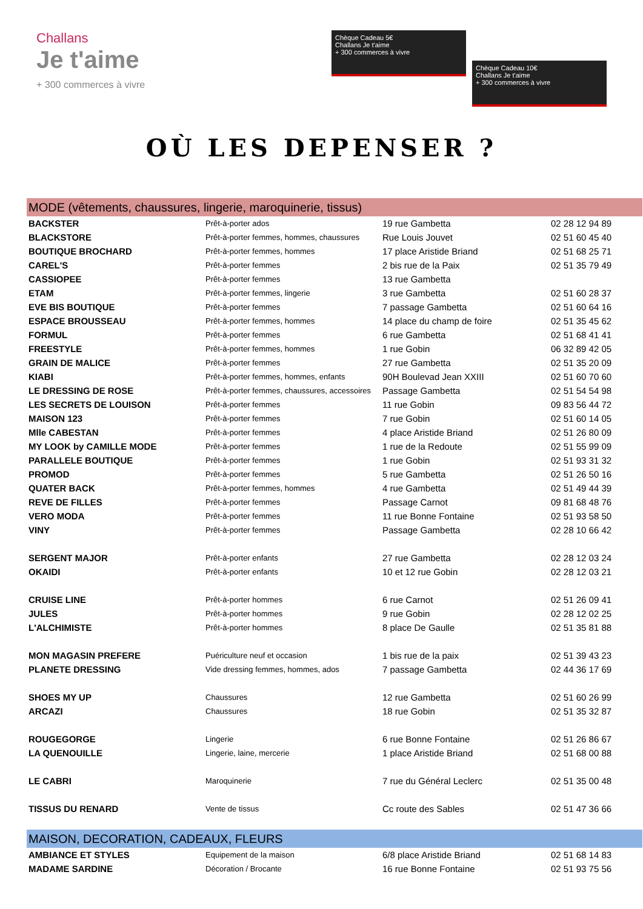Challans
Je t'aime
+ 300 commerces à vivre
Chèque Cadeau 5€
Challans Je t'aime
+ 300 commerces à vivre
Chèque Cadeau 10€
Challans Je t'aime
+ 300 commerces à vivre
OÙ LES DEPENSER ?
| MODE (vêtements, chaussures, lingerie, maroquinerie, tissus) | | | |
| BACKSTER | Prêt-à-porter ados | 19 rue Gambetta | 02 28 12 94 89 |
| BLACKSTORE | Prêt-à-porter femmes, hommes, chaussures | Rue Louis Jouvet | 02 51 60 45 40 |
| BOUTIQUE BROCHARD | Prêt-à-porter femmes, hommes | 17 place Aristide Briand | 02 51 68 25 71 |
| CAREL'S | Prêt-à-porter femmes | 2 bis rue de la Paix | 02 51 35 79 49 |
| CASSIOPEE | Prêt-à-porter femmes | 13 rue Gambetta | |
| ETAM | Prêt-à-porter femmes, lingerie | 3 rue Gambetta | 02 51 60 28 37 |
| EVE BIS BOUTIQUE | Prêt-à-porter femmes | 7 passage Gambetta | 02 51 60 64 16 |
| ESPACE BROUSSEAU | Prêt-à-porter femmes, hommes | 14 place du champ de foire | 02 51 35 45 62 |
| FORMUL | Prêt-à-porter femmes | 6 rue Gambetta | 02 51 68 41 41 |
| FREESTYLE | Prêt-à-porter femmes, hommes | 1 rue Gobin | 06 32 89 42 05 |
| GRAIN DE MALICE | Prêt-à-porter femmes | 27 rue Gambetta | 02 51 35 20 09 |
| KIABI | Prêt-à-porter femmes, hommes, enfants | 90H Boulevad Jean XXIII | 02 51 60 70 60 |
| LE DRESSING DE ROSE | Prêt-à-porter femmes, chaussures, accessoires | Passage Gambetta | 02 51 54 54 98 |
| LES SECRETS DE LOUISON | Prêt-à-porter femmes | 11 rue Gobin | 09 83 56 44 72 |
| MAISON 123 | Prêt-à-porter femmes | 7 rue Gobin | 02 51 60 14 05 |
| Mlle CABESTAN | Prêt-à-porter femmes | 4 place Aristide Briand | 02 51 26 80 09 |
| MY LOOK by CAMILLE MODE | Prêt-à-porter femmes | 1 rue de la Redoute | 02 51 55 99 09 |
| PARALLELE BOUTIQUE | Prêt-à-porter femmes | 1 rue Gobin | 02 51 93 31 32 |
| PROMOD | Prêt-à-porter femmes | 5 rue Gambetta | 02 51 26 50 16 |
| QUATER BACK | Prêt-à-porter femmes, hommes | 4 rue Gambetta | 02 51 49 44 39 |
| REVE DE FILLES | Prêt-à-porter femmes | Passage Carnot | 09 81 68 48 76 |
| VERO MODA | Prêt-à-porter femmes | 11 rue Bonne Fontaine | 02 51 93 58 50 |
| VINY | Prêt-à-porter femmes | Passage Gambetta | 02 28 10 66 42 |
| SERGENT MAJOR | Prêt-à-porter enfants | 27 rue Gambetta | 02 28 12 03 24 |
| OKAIDI | Prêt-à-porter enfants | 10 et 12 rue Gobin | 02 28 12 03 21 |
| CRUISE LINE | Prêt-à-porter hommes | 6 rue Carnot | 02 51 26 09 41 |
| JULES | Prêt-à-porter hommes | 9 rue Gobin | 02 28 12 02 25 |
| L'ALCHIMISTE | Prêt-à-porter hommes | 8 place De Gaulle | 02 51 35 81 88 |
| MON MAGASIN PREFERE | Puériculture neuf et occasion | 1 bis rue de la paix | 02 51 39 43 23 |
| PLANETE DRESSING | Vide dressing femmes, hommes, ados | 7 passage Gambetta | 02 44 36 17 69 |
| SHOES MY UP | Chaussures | 12 rue Gambetta | 02 51 60 26 99 |
| ARCAZI | Chaussures | 18 rue Gobin | 02 51 35 32 87 |
| ROUGEGORGE | Lingerie | 6 rue Bonne Fontaine | 02 51 26 86 67 |
| LA QUENOUILLE | Lingerie, laine, mercerie | 1 place Aristide Briand | 02 51 68 00 88 |
| LE CABRI | Maroquinerie | 7 rue du Général Leclerc | 02 51 35 00 48 |
| TISSUS DU RENARD | Vente de tissus | Cc route des Sables | 02 51 47 36 66 |
| MAISON, DECORATION, CADEAUX, FLEURS | | | |
| AMBIANCE ET STYLES | Equipement de la maison | 6/8 place Aristide Briand | 02 51 68 14 83 |
| MADAME SARDINE | Décoration / Brocante | 16 rue Bonne Fontaine | 02 51 93 75 56 |